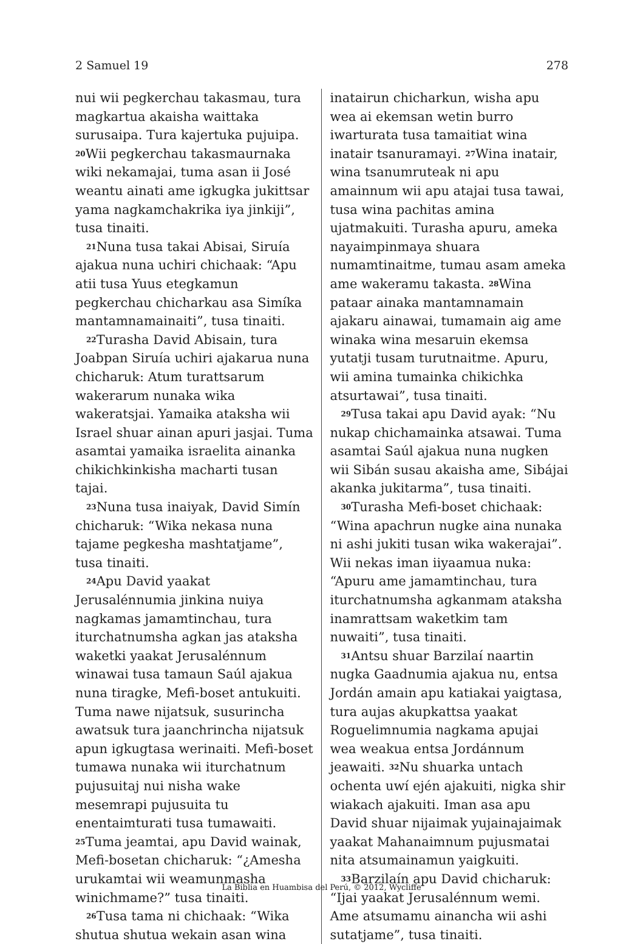2 Samuel 19 278
nui wii pegkerchau takasmau, tura magkartua akaisha waittaka surusaipa. Tura kajertuka pujuipa. <sup>20</sup>Wii pegkerchau takasmaurnaka wiki nekamajai, tuma asan ii José weantu ainati ame igkugka jukittsar yama nagkamchakrika iya jinkiji”, tusa tinaiti.
<sup>21</sup> Nuna tusa takai Abisai, Siruía ajakua nuna uchiri chichaak: “Apu atii tusa Yuus etegkamun pegkerchau chicharkau asa Simíka mantamnamainaiti”, tusa tinaiti.
<sup>22</sup> Turasha David Abisain, tura Joabpan Siruía uchiri ajakarua nuna chicharuk: Atum turattsarum wakerarum nunaka wika wakeratsjai. Yamaika ataksha wii Israel shuar ainan apuri jasjai. Tuma asamtai yamaika israelita ainanka chikichkinkisha macharti tusan tajai.
<sup>23</sup> Nuna tusa inaiyak, David Simín chicharuk: “Wika nekasa nuna tajame pegkesha mashtatjame”, tusa tinaiti.
<sup>24</sup> Apu David yaakat Jerusalénnumia jinkina nuiya nagkamas jamamtinchau, tura iturchatnumsha agkan jas ataksha waketki yaakat Jerusalénnum winawai tusa tamaun Saúl ajakua nuna tiragke, Mefi-boset antukuiti. Tuma nawe nijatsuk, susurincha awatsuk tura jaanchrincha nijatsuk apun igkugtasa werinaiti. Mefi-boset tumawa nunaka wii iturchatnum pujusuitaj nui nisha wake mesemrapi pujusuita tu enentaimturati tusa tumawaiti. <sup>25</sup>Tuma jeamtai, apu David wainak, Mefi-bosetan chicharuk: “¿Amesha urukamtai wii weamunmasha winichmame?” tusa tinaiti.
<sup>26</sup> Tusa tama ni chichaak: “Wika shutua shutua wekain asan wina
inatairun chicharkun, wisha apu wea ai ekemsan wetin burro iwarturata tusa tamaitiat wina inatair tsanuramayi. <sup>27</sup>Wina inatair, wina tsanumruteak ni apu amainnum wii apu atajai tusa tawai, tusa wina pachitas amina ujatmakuiti. Turasha apuru, ameka nayaimpinmaya shuara numamtinaitme, tumau asam ameka ame wakeramu takasta. <sup>28</sup>Wina pataar ainaka mantamnamain ajakaru ainawai, tumamain aig ame winaka wina mesaruin ekemsa yutatji tusam turutnaitme. Apuru, wii amina tumainka chikichka atsurtawai”, tusa tinaiti.
<sup>29</sup> Tusa takai apu David ayak: “Nu nukap chichamainka atsawai. Tuma asamtai Saúl ajakua nuna nugken wii Sibán susau akaisha ame, Sibájai akanka jukitarma”, tusa tinaiti.
<sup>30</sup> Turasha Mefi-boset chichaak: “Wina apachrun nugke aina nunaka ni ashi jukiti tusan wika wakerajai”. Wii nekas iman iiyaamua nuka: “Apuru ame jamamtinchau, tura iturchatnumsha agkanmam ataksha inamrattsam waketkim tam nuwaiti”, tusa tinaiti.
<sup>31</sup> Antsu shuar Barzilaí naartin nugka Gaadnumia ajakua nu, entsa Jordán amain apu katiakai yaigtasa, tura aujas akupkattsa yaakat Roguelimnumia nagkama apujai wea weakua entsa Jordánnum jeawaiti. <sup>32</sup>Nu shuarka untach ochenta uwí ején ajakuiti, nigka shir wiakach ajakuiti. Iman asa apu David shuar nijaimak yujainajaimak yaakat Mahanaimnum pujusmatai nita atsumainamun yaigkuiti.
<sup>33</sup> Barzilaín apu David chicharuk: “Ijai yaakat Jerusalénnum wemi. Ame atsumamu ainancha wii ashi sutatjame”, tusa tinaiti.
La Biblia en Huambisa del Perú, © 2012, Wycliffe